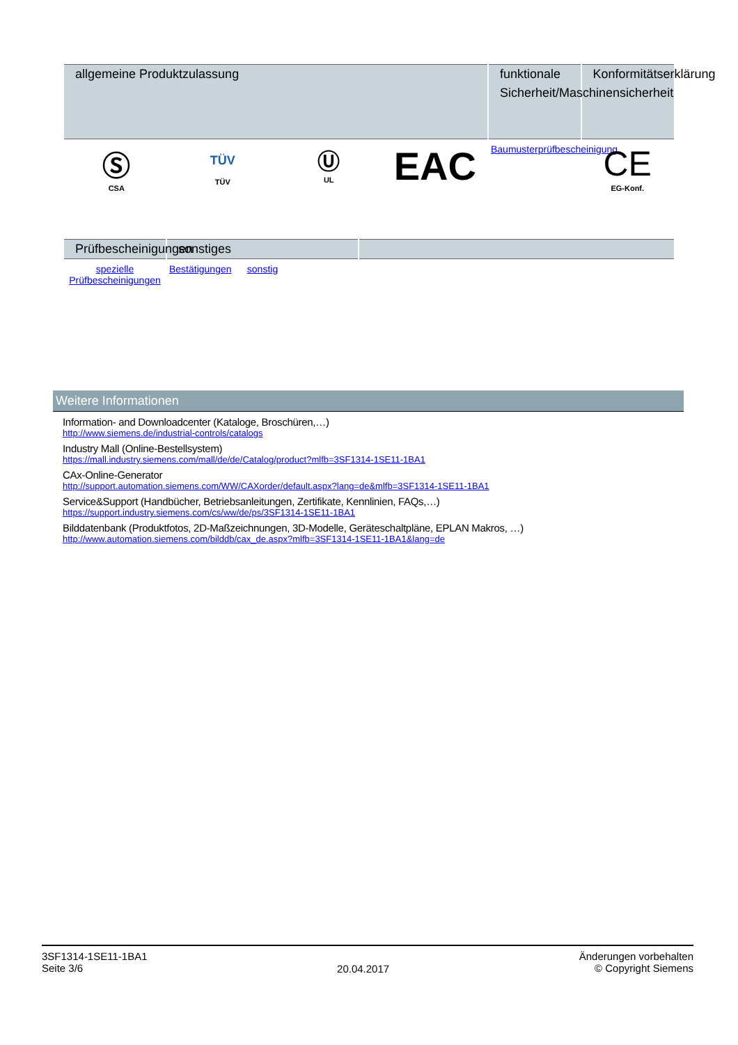| allgemeine Produktzulassung | | | | funktionale Sicherheit/Maschinensicherheit | Konformitätserklärung |
| --- | --- | --- | --- | --- | --- |
| Ⓢ CSA | TÜV TÜV | Ⓤ UL | EAC | Baumusterprüfbescheinigung | CE EG-Konf. |
| Prüfbescheinigungen | sonstiges | | | |
| --- | --- | --- | --- | --- |
| spezielle Prüfbescheinigungen | Bestätigungen | sonstig | | |
Weitere Informationen
Information- and Downloadcenter (Kataloge, Broschüren,…)
http://www.siemens.de/industrial-controls/catalogs
Industry Mall (Online-Bestellsystem)
https://mall.industry.siemens.com/mall/de/de/Catalog/product?mlfb=3SF1314-1SE11-1BA1
CAx-Online-Generator
http://support.automation.siemens.com/WW/CAXorder/default.aspx?lang=de&mlfb=3SF1314-1SE11-1BA1
Service&Support (Handbücher, Betriebsanleitungen, Zertifikate, Kennlinien, FAQs,…)
https://support.industry.siemens.com/cs/ww/de/ps/3SF1314-1SE11-1BA1
Bilddatenbank (Produktfotos, 2D-Maßzeichnungen, 3D-Modelle, Geräteschaltpläne, EPLAN Makros, …)
http://www.automation.siemens.com/bilddb/cax_de.aspx?mlfb=3SF1314-1SE11-1BA1&lang=de
3SF1314-1SE11-1BA1
Seite 3/6
20.04.2017
Änderungen vorbehalten
© Copyright Siemens